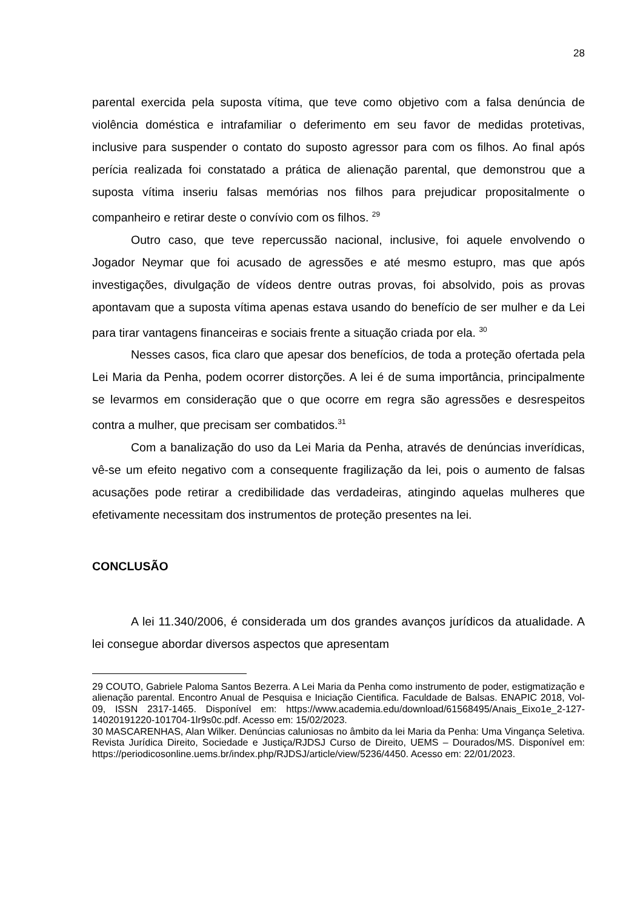28
parental exercida pela suposta vítima, que teve como objetivo com a falsa denúncia de violência doméstica e intrafamiliar o deferimento em seu favor de medidas protetivas, inclusive para suspender o contato do suposto agressor para com os filhos. Ao final após perícia realizada foi constatado a prática de alienação parental, que demonstrou que a suposta vítima inseriu falsas memórias nos filhos para prejudicar propositalmente o companheiro e retirar deste o convívio com os filhos. <sup>29</sup>
Outro caso, que teve repercussão nacional, inclusive, foi aquele envolvendo o Jogador Neymar que foi acusado de agressões e até mesmo estupro, mas que após investigações, divulgação de vídeos dentre outras provas, foi absolvido, pois as provas apontavam que a suposta vítima apenas estava usando do benefício de ser mulher e da Lei para tirar vantagens financeiras e sociais frente a situação criada por ela. <sup>30</sup>
Nesses casos, fica claro que apesar dos benefícios, de toda a proteção ofertada pela Lei Maria da Penha, podem ocorrer distorções. A lei é de suma importância, principalmente se levarmos em consideração que o que ocorre em regra são agressões e desrespeitos contra a mulher, que precisam ser combatidos.<sup>31</sup>
Com a banalização do uso da Lei Maria da Penha, através de denúncias inverídicas, vê-se um efeito negativo com a consequente fragilização da lei, pois o aumento de falsas acusações pode retirar a credibilidade das verdadeiras, atingindo aquelas mulheres que efetivamente necessitam dos instrumentos de proteção presentes na lei.
CONCLUSÃO
A lei 11.340/2006, é considerada um dos grandes avanços jurídicos da atualidade. A lei consegue abordar diversos aspectos que apresentam
29 COUTO, Gabriele Paloma Santos Bezerra. A Lei Maria da Penha como instrumento de poder, estigmatização e alienação parental. Encontro Anual de Pesquisa e Iniciação Cientifica. Faculdade de Balsas. ENAPIC 2018, Vol-09, ISSN 2317-1465. Disponível em: https://www.academia.edu/download/61568495/Anais_Eixo1e_2-127-14020191220-101704-1lr9s0c.pdf. Acesso em: 15/02/2023.
30 MASCARENHAS, Alan Wilker. Denúncias caluniosas no âmbito da lei Maria da Penha: Uma Vingança Seletiva. Revista Jurídica Direito, Sociedade e Justiça/RJDSJ Curso de Direito, UEMS – Dourados/MS. Disponível em: https://periodicosonline.uems.br/index.php/RJDSJ/article/view/5236/4450. Acesso em: 22/01/2023.